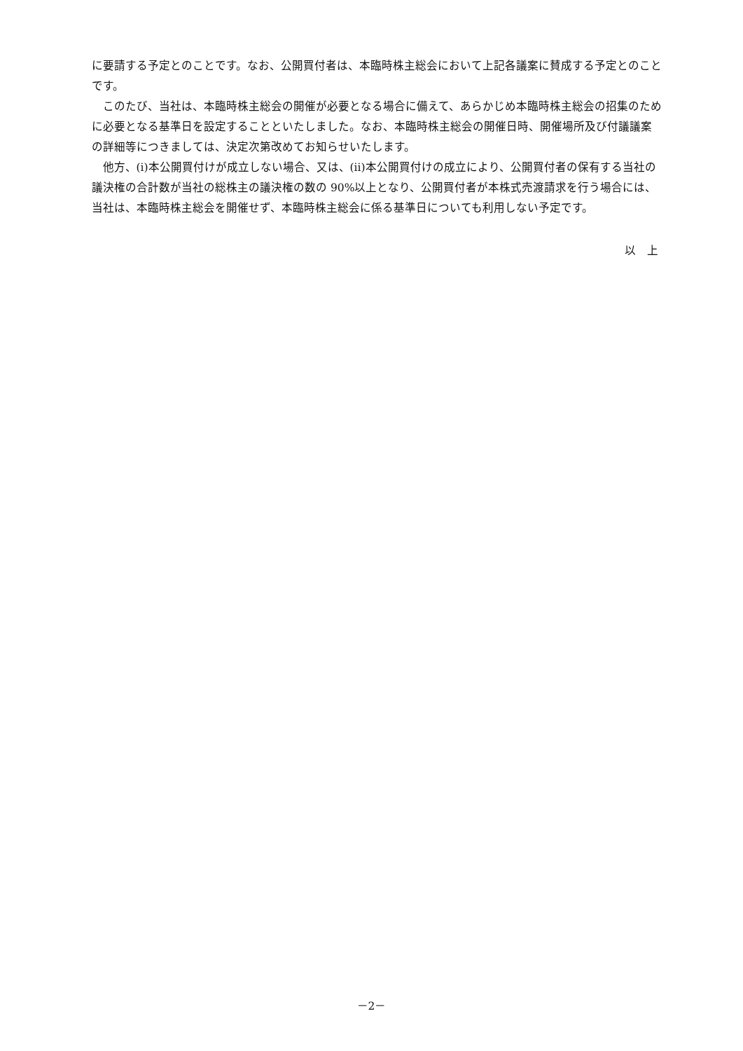に要請する予定とのことです。なお、公開買付者は、本臨時株主総会において上記各議案に賛成する予定とのことです。
このたび、当社は、本臨時株主総会の開催が必要となる場合に備えて、あらかじめ本臨時株主総会の招集のために必要となる基準日を設定することといたしました。なお、本臨時株主総会の開催日時、開催場所及び付議議案の詳細等につきましては、決定次第改めてお知らせいたします。
他方、(i)本公開買付けが成立しない場合、又は、(ii)本公開買付けの成立により、公開買付者の保有する当社の議決権の合計数が当社の総株主の議決権の数の 90%以上となり、公開買付者が本株式売渡請求を行う場合には、当社は、本臨時株主総会を開催せず、本臨時株主総会に係る基準日についても利用しない予定です。
以　上
－2－